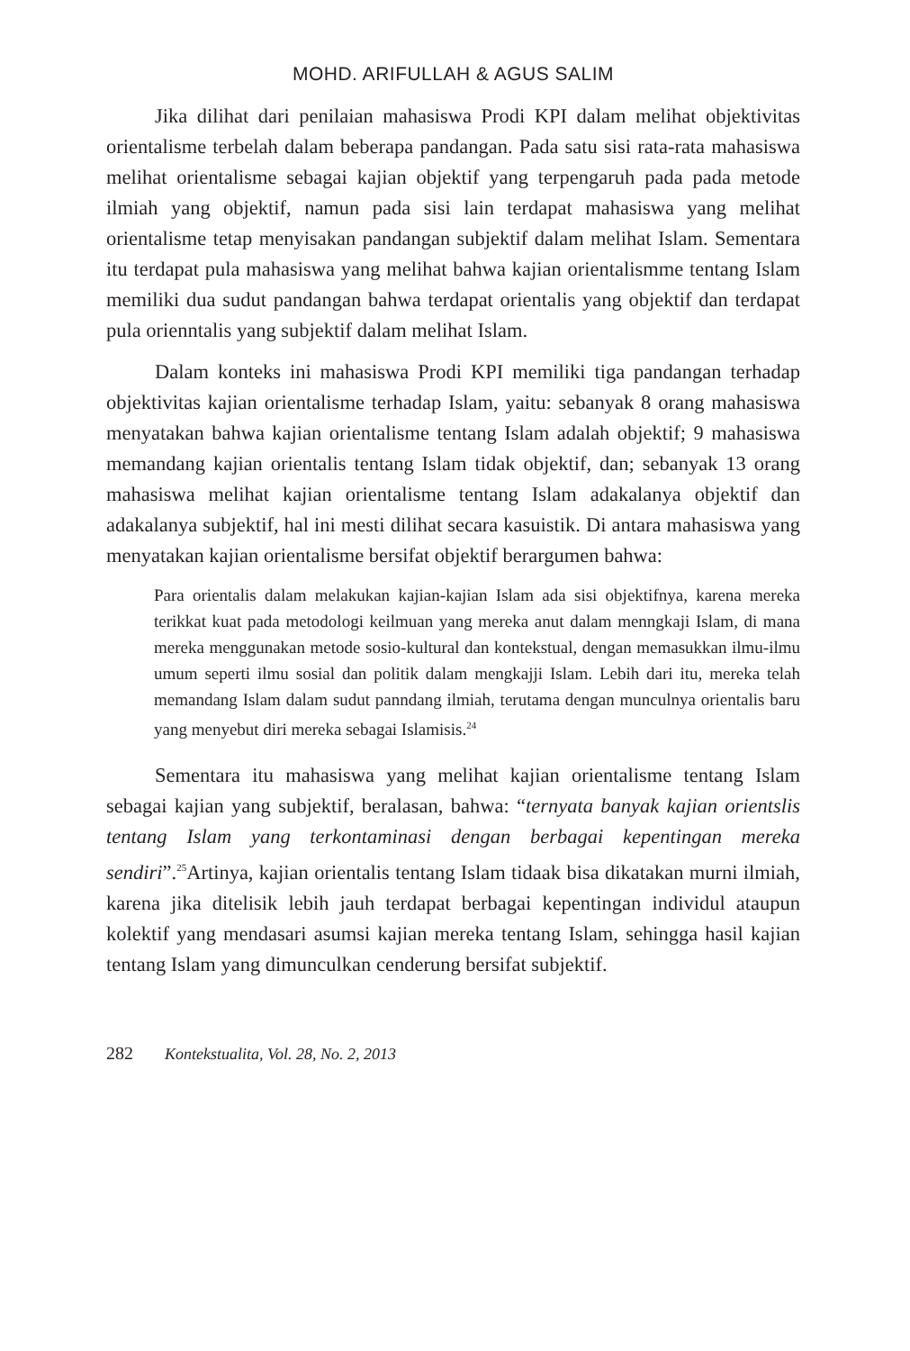MOHD. ARIFULLAH & AGUS SALIM
Jika dilihat dari penilaian mahasiswa Prodi KPI dalam melihat objektivitas orientalisme terbelah dalam beberapa pandangan. Pada satu sisi rata-rata mahasiswa melihat orientalisme sebagai kajian objektif yang terpengaruh pada pada metode ilmiah yang objektif, namun pada sisi lain terdapat mahasiswa yang melihat orientalisme tetap menyisakan pandangan subjektif dalam melihat Islam. Sementara itu terdapat pula mahasiswa yang melihat bahwa kajian orientalismme tentang Islam memiliki dua sudut pandangan bahwa terdapat orientalis yang objektif dan terdapat pula orienntalis yang subjektif dalam melihat Islam.
Dalam konteks ini mahasiswa Prodi KPI memiliki tiga pandangan terhadap objektivitas kajian orientalisme terhadap Islam, yaitu: sebanyak 8 orang mahasiswa menyatakan bahwa kajian orientalisme tentang Islam adalah objektif; 9 mahasiswa memandang kajian orientalis tentang Islam tidak objektif, dan; sebanyak 13 orang mahasiswa melihat kajian orientalisme tentang Islam adakalanya objektif dan adakalanya subjektif, hal ini mesti dilihat secara kasuistik. Di antara mahasiswa yang menyatakan kajian orientalisme bersifat objektif berargumen bahwa:
Para orientalis dalam melakukan kajian-kajian Islam ada sisi objektifnya, karena mereka terikkat kuat pada metodologi keilmuan yang mereka anut dalam menngkaji Islam, di mana mereka menggunakan metode sosio-kultural dan kontekstual, dengan memasukkan ilmu-ilmu umum seperti ilmu sosial dan politik dalam mengkajji Islam. Lebih dari itu, mereka telah memandang Islam dalam sudut panndang ilmiah, terutama dengan munculnya orientalis baru yang menyebut diri mereka sebagai Islamisis.<sup>24</sup>
Sementara itu mahasiswa yang melihat kajian orientalisme tentang Islam sebagai kajian yang subjektif, beralasan, bahwa: “ternyata banyak kajian orientslis tentang Islam yang terkontaminasi dengan berbagai kepentingan mereka sendiri”.<sup>25</sup>Artinya, kajian orientalis tentang Islam tidaak bisa dikatakan murni ilmiah, karena jika ditelisik lebih jauh terdapat berbagai kepentingan individul ataupun kolektif yang mendasari asumsi kajian mereka tentang Islam, sehingga hasil kajian tentang Islam yang dimunculkan cenderung bersifat subjektif.
282 Kontekstualita, Vol. 28, No. 2, 2013